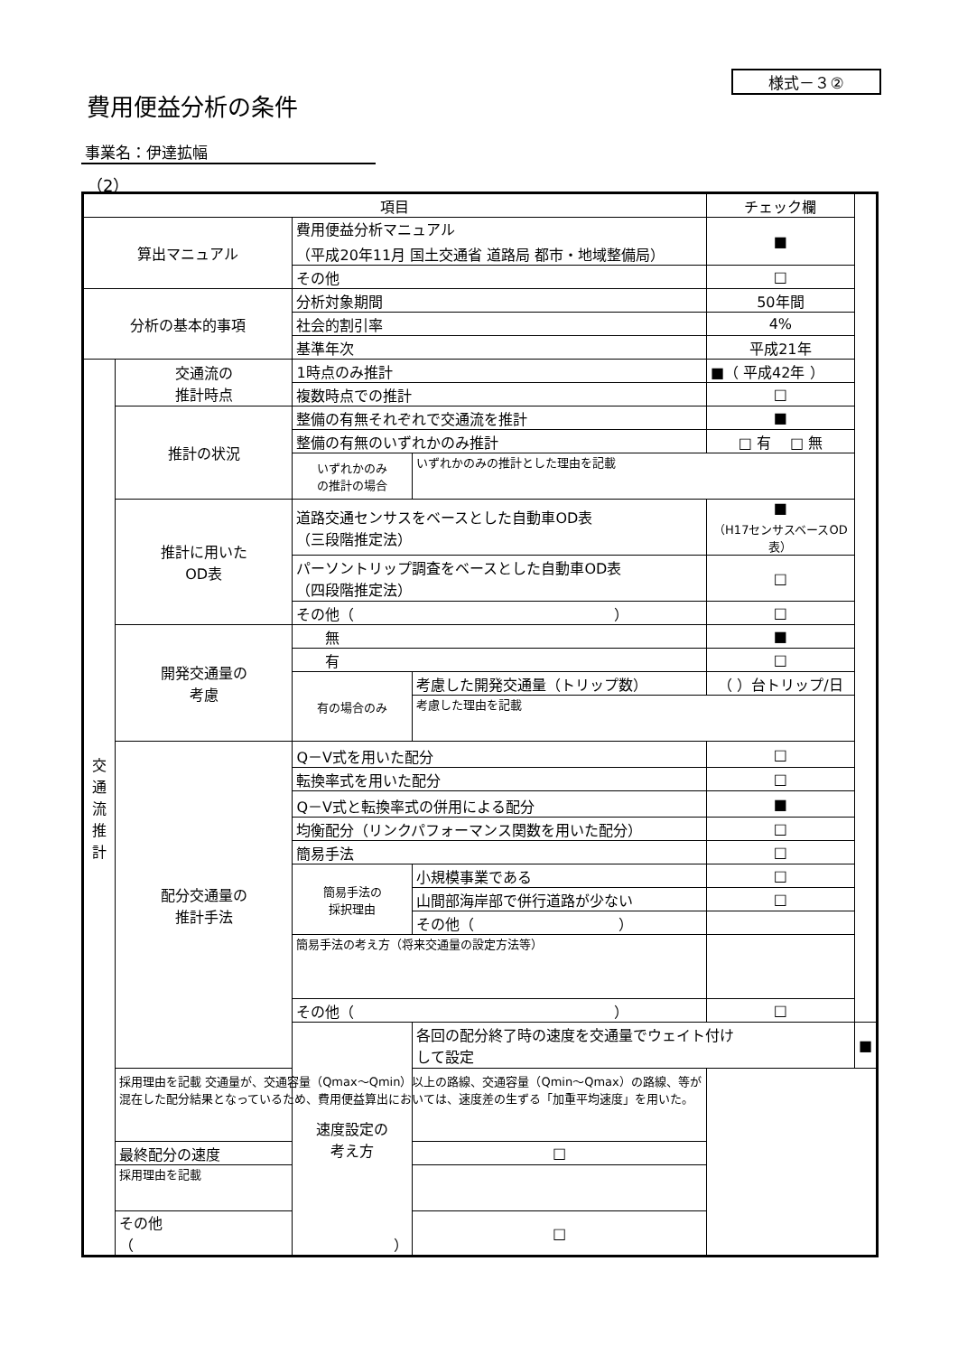様式－３②
費用便益分析の条件
事業名：伊達拡幅
（2）
| 項目 | | | | チェック欄 | |
| --- | --- | --- | --- | --- | --- |
| 算出マニュアル | | 費用便益分析マニュアル （平成20年11月 国土交通省 道路局 都市・地域整備局） | | ■ | |
| | | その他 | | □ | |
| 分析の基本的事項 | | 分析対象期間 | | 50年間 | |
| | | 社会的割引率 | | 4% | |
| | | 基準年次 | | 平成21年 | |
| 交 通 流 推 計 | 交通流の 推計時点 | 1時点のみ推計 | | ■（ 平成42年 ） | |
| | | 複数時点での推計 | | □ | |
| | 推計の状況 | 整備の有無それぞれで交通流を推計 | | ■ | |
| | | 整備の有無のいずれかのみ推計 | | □ 有 □ 無 | |
| | | いずれかのみ の推計の場合 | いずれかのみの推計とした理由を記載 | | |
| | 推計に用いた OD表 | 道路交通センサスをベースとした自動車OD表 （三段階推定法） | | ■ （H17センサスベースOD表） | |
| | | パーソントリップ調査をベースとした自動車OD表 （四段階推定法） | | □ | |
| | | その他（ ） | | □ | |
| | 開発交通量の 考慮 | 無 | | ■ | |
| | | 有 | | □ | |
| | | 有の場合のみ | 考慮した開発交通量（トリップ数） | （ ）台トリップ/日 | |
| | | | 考慮した理由を記載 | | |
| | 配分交通量の 推計手法 | Q－V式を用いた配分 | | □ | |
| | | 転換率式を用いた配分 | | □ | |
| | | Q－V式と転換率式の併用による配分 | | ■ | |
| | | 均衡配分（リンクパフォーマンス関数を用いた配分） | | □ | |
| | | 簡易手法 | | □ | |
| | | 簡易手法の 採択理由 | 小規模事業である | □ | |
| | | | 山間部海岸部で併行道路が少ない | □ | |
| | | | その他（ ） | | |
| | | 簡易手法の考え方（将来交通量の設定方法等） | | | |
| | | その他（ ） | | □ | |
| | | 速度設定の 考え方 | 各回の配分終了時の速度を交通量でウェイト付け して設定 | | ■ |
| | 採用理由を記載 交通量が、交通容量（Qmax～Qmin）以上の路線、交通容量（Qmin～Qmax）の路線、等が混在した配分結果となっているため、費用便益算出においては、速度差の生ずる「加重平均速度」を用いた。 | | | | |
| | 最終配分の速度 | | □ | | |
| | 採用理由を記載 | | | | |
| | その他（ ） | | □ | | |